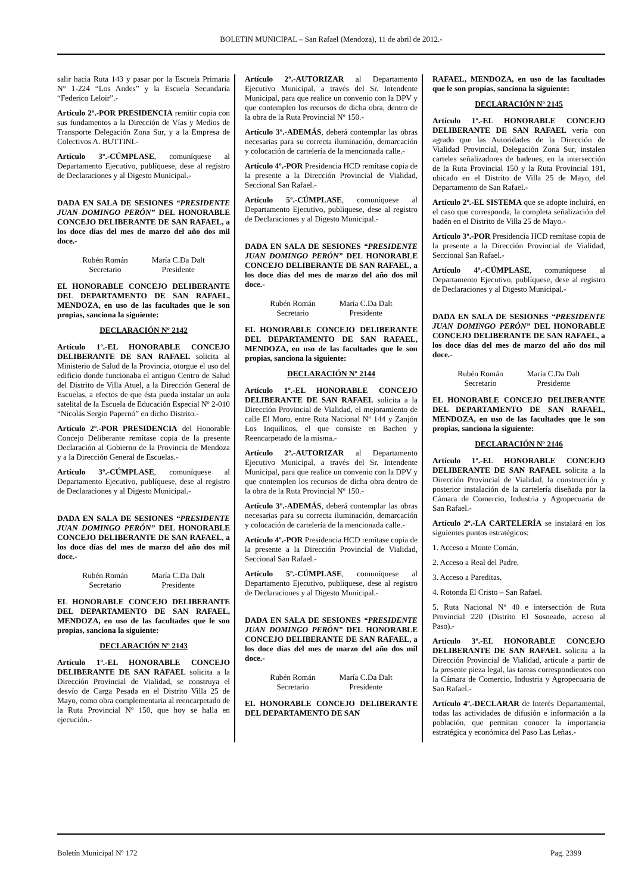BOLETIN MUNICIPAL – San Rafael (Mendoza), 11 de abril de 2012.-
salir hacia Ruta 143 y pasar por la Escuela Primaria N° 1-224 “Los Andes” y la Escuela Secundaria “Federico Leloir”.-
Artículo 2º.-POR PRESIDENCIA remitir copia con sus fundamentos a la Dirección de Vías y Medios de Transporte Delegación Zona Sur, y a la Empresa de Colectivos A. BUTTINI.-
Artículo 3º.-CÚMPLASE, comuníquese al Departamento Ejecutivo, publíquese, dese al registro de Declaraciones y al Digesto Municipal.-
DADA EN SALA DE SESIONES “PRESIDENTE JUAN DOMINGO PERÓN” DEL HONORABLE CONCEJO DELIBERANTE DE SAN RAFAEL, a los doce días del mes de marzo del año dos mil doce.-
Rubén Román
Secretario
María C.Da Dalt
Presidente
EL HONORABLE CONCEJO DELIBERANTE DEL DEPARTAMENTO DE SAN RAFAEL, MENDOZA, en uso de las facultades que le son propias, sanciona la siguiente:
DECLARACIÓN Nº 2142
Artículo 1º.-EL HONORABLE CONCEJO DELIBERANTE DE SAN RAFAEL solicita al Ministerio de Salud de la Provincia, otorgue el uso del edificio donde funcionaba el antiguo Centro de Salud del Distrito de Villa Atuel, a la Dirección General de Escuelas, a efectos de que ésta pueda instalar un aula satelital de la Escuela de Educación Especial Nº 2-010 “Nicolás Sergio Papernó” en dicho Distrito.-
Artículo 2º.-POR PRESIDENCIA del Honorable Concejo Deliberante remítase copia de la presente Declaración al Gobierno de la Provincia de Mendoza y a la Dirección General de Escuelas.-
Artículo 3º.-CÚMPLASE, comuníquese al Departamento Ejecutivo, publíquese, dese al registro de Declaraciones y al Digesto Municipal.-
DADA EN SALA DE SESIONES “PRESIDENTE JUAN DOMINGO PERÓN” DEL HONORABLE CONCEJO DELIBERANTE DE SAN RAFAEL, a los doce días del mes de marzo del año dos mil doce.-
Rubén Román
Secretario
María C.Da Dalt
Presidente
EL HONORABLE CONCEJO DELIBERANTE DEL DEPARTAMENTO DE SAN RAFAEL, MENDOZA, en uso de las facultades que le son propias, sanciona la siguiente:
DECLARACIÓN Nº 2143
Artículo 1º.-EL HONORABLE CONCEJO DELIBERANTE DE SAN RAFAEL solicita a la Dirección Provincial de Vialidad, se construya el desvío de Carga Pesada en el Distrito Villa 25 de Mayo, como obra complementaria al reencarpetado de la Ruta Provincial Nº 150, que hoy se halla en ejecución.-
Artículo 2º.-AUTORIZAR al Departamento Ejecutivo Municipal, a través del Sr. Intendente Municipal, para que realice un convenio con la DPV y que contemplen los recursos de dicha obra, dentro de la obra de la Ruta Provincial Nº 150.-
Artículo 3º.-ADEMÁS, deberá contemplar las obras necesarias para su correcta iluminación, demarcación y colocación de cartelería de la mencionada calle.-
Artículo 4º.-POR Presidencia HCD remítase copia de la presente a la Dirección Provincial de Vialidad, Seccional San Rafael.-
Artículo 5º.-CÚMPLASE, comuníquese al Departamento Ejecutivo, publíquese, dese al registro de Declaraciones y al Digesto Municipal.-
DADA EN SALA DE SESIONES “PRESIDENTE JUAN DOMINGO PERÓN” DEL HONORABLE CONCEJO DELIBERANTE DE SAN RAFAEL, a los doce días del mes de marzo del año dos mil doce.-
Rubén Román
Secretario
María C.Da Dalt
Presidente
EL HONORABLE CONCEJO DELIBERANTE DEL DEPARTAMENTO DE SAN RAFAEL, MENDOZA, en uso de las facultades que le son propias, sanciona la siguiente:
DECLARACIÓN Nº 2144
Artículo 1º.-EL HONORABLE CONCEJO DELIBERANTE DE SAN RAFAEL solicita a la Dirección Provincial de Vialidad, el mejoramiento de calle El Moro, entre Ruta Nacional Nº 144 y Zanjón Los Inquilinos, el que consiste en Bacheo y Reencarpetado de la misma.-
Artículo 2º.-AUTORIZAR al Departamento Ejecutivo Municipal, a través del Sr. Intendente Municipal, para que realice un convenio con la DPV y que contemplen los recursos de dicha obra dentro de la obra de la Ruta Provincial Nº 150.-
Artículo 3º.-ADEMÁS, deberá contemplar las obras necesarias para su correcta iluminación, demarcación y colocación de cartelería de la mencionada calle.-
Artículo 4º.-POR Presidencia HCD remítase copia de la presente a la Dirección Provincial de Vialidad, Seccional San Rafael.-
Artículo 5º.-CÚMPLASE, comuníquese al Departamento Ejecutivo, publíquese, dese al registro de Declaraciones y al Digesto Municipal.-
DADA EN SALA DE SESIONES “PRESIDENTE JUAN DOMINGO PERÓN” DEL HONORABLE CONCEJO DELIBERANTE DE SAN RAFAEL, a los doce días del mes de marzo del año dos mil doce.-
Rubén Román
Secretario
María C.Da Dalt
Presidente
EL HONORABLE CONCEJO DELIBERANTE DEL DEPARTAMENTO DE SAN
RAFAEL, MENDOZA, en uso de las facultades que le son propias, sanciona la siguiente:
DECLARACIÓN Nº 2145
Artículo 1º.-EL HONORABLE CONCEJO DELIBERANTE DE SAN RAFAEL vería con agrado que las Autoridades de la Dirección de Vialidad Provincial, Delegación Zona Sur, instalen carteles señalizadores de badenes, en la intersección de la Ruta Provincial 150 y la Ruta Provincial 191, ubicado en el Distrito de Villa 25 de Mayo, del Departamento de San Rafael.-
Artículo 2º.-EL SISTEMA que se adopte incluirá, en el caso que corresponda, la completa señalización del badén en el Distrito de Villa 25 de Mayo.-
Artículo 3º.-POR Presidencia HCD remítase copia de la presente a la Dirección Provincial de Vialidad, Seccional San Rafael.-
Artículo 4º.-CÚMPLASE, comuníquese al Departamento Ejecutivo, publíquese, dese al registro de Declaraciones y al Digesto Municipal.-
DADA EN SALA DE SESIONES “PRESIDENTE JUAN DOMINGO PERÓN” DEL HONORABLE CONCEJO DELIBERANTE DE SAN RAFAEL, a los doce días del mes de marzo del año dos mil doce.-
Rubén Román
Secretario
María C.Da Dalt
Presidente
EL HONORABLE CONCEJO DELIBERANTE DEL DEPARTAMENTO DE SAN RAFAEL, MENDOZA, en uso de las facultades que le son propias, sanciona la siguiente:
DECLARACIÓN Nº 2146
Artículo 1º.-EL HONORABLE CONCEJO DELIBERANTE DE SAN RAFAEL solicita a la Dirección Provincial de Vialidad, la construcción y posterior instalación de la cartelería diseñada por la Cámara de Comercio, Industria y Agropecuaria de San Rafael.-
Artículo 2º.-LA CARTELERÍA se instalará en los siguientes puntos estratégicos:
1. Acceso a Monte Comán.
2. Acceso a Real del Padre.
3. Acceso a Pareditas.
4. Rotonda El Cristo – San Rafael.
5. Ruta Nacional Nº 40 e intersección de Ruta Provincial 220 (Distrito El Sosneado, acceso al Paso).-
Artículo 3º.-EL HONORABLE CONCEJO DELIBERANTE DE SAN RAFAEL solicita a la Dirección Provincial de Vialidad, articule a partir de la presente pieza legal, las tareas correspondientes con la Cámara de Comercio, Industria y Agropecuaria de San Rafael.-
Artículo 4º.-DECLARAR de Interés Departamental, todas las actividades de difusión e información a la población, que permitan conocer la importancia estratégica y económica del Paso Las Leñas.-
Boletín Municipal Nº 172 Pag. 2399